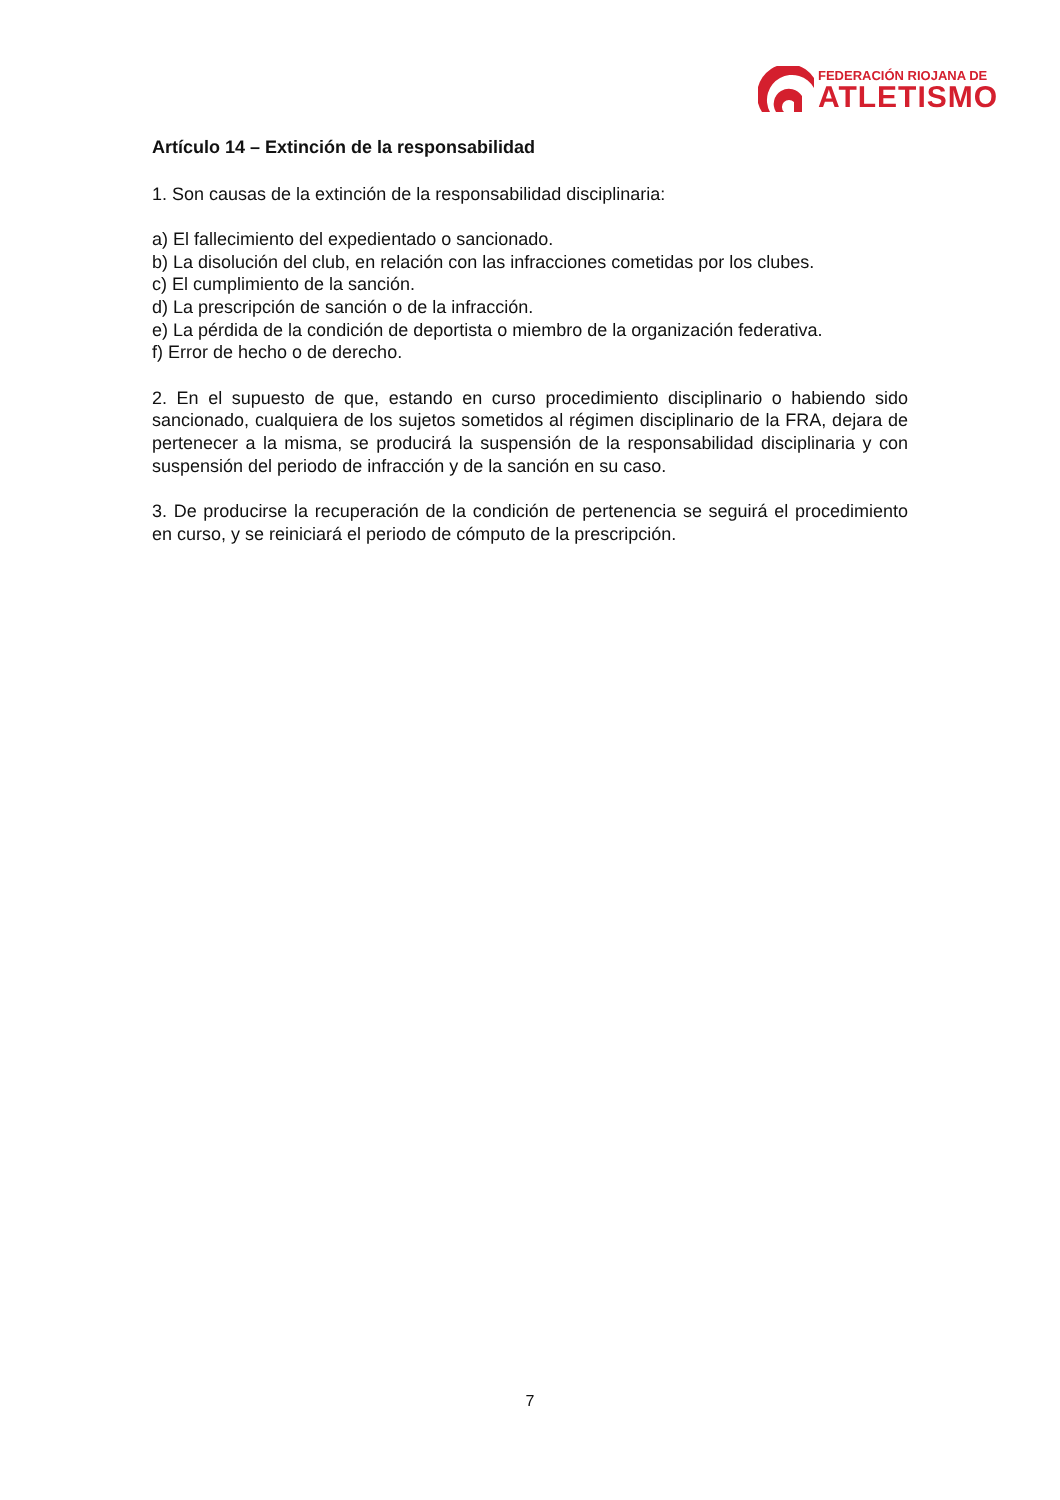FEDERACIÓN RIOJANA DE
ATLETISMO
Artículo 14 – Extinción de la responsabilidad
1. Son causas de la extinción de la responsabilidad disciplinaria:
a) El fallecimiento del expedientado o sancionado.
b) La disolución del club, en relación con las infracciones cometidas por los clubes.
c) El cumplimiento de la sanción.
d) La prescripción de sanción o de la infracción.
e) La pérdida de la condición de deportista o miembro de la organización federativa.
f) Error de hecho o de derecho.
2. En el supuesto de que, estando en curso procedimiento disciplinario o habiendo sido sancionado, cualquiera de los sujetos sometidos al régimen disciplinario de la FRA, dejara de pertenecer a la misma, se producirá la suspensión de la responsabilidad disciplinaria y con suspensión del periodo de infracción y de la sanción en su caso.
3. De producirse la recuperación de la condición de pertenencia se seguirá el procedimiento en curso, y se reiniciará el periodo de cómputo de la prescripción.
7